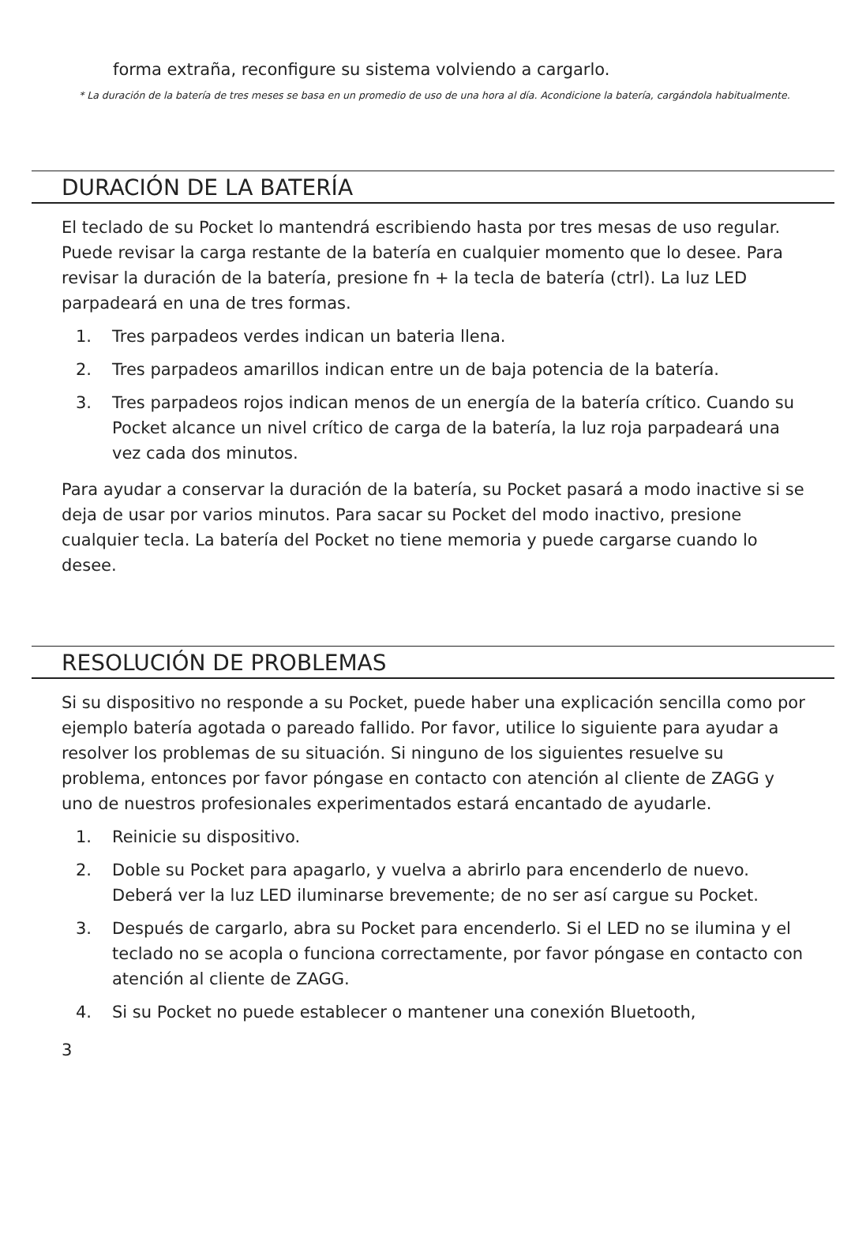forma extraña, reconfigure su sistema volviendo a cargarlo.
* La duración de la batería de tres meses se basa en un promedio de uso de una hora al día. Acondicione la batería, cargándola habitualmente.
DURACIÓN DE LA BATERÍA
El teclado de su Pocket lo mantendrá escribiendo hasta por tres mesas de uso regular. Puede revisar la carga restante de la batería en cualquier momento que lo desee. Para revisar la duración de la batería, presione fn + la tecla de batería (ctrl). La luz LED parpadeará en una de tres formas.
1. Tres parpadeos verdes indican un bateria llena.
2. Tres parpadeos amarillos indican entre un de baja potencia de la batería.
3. Tres parpadeos rojos indican menos de un energía de la batería crítico. Cuando su Pocket alcance un nivel crítico de carga de la batería, la luz roja parpadeará una vez cada dos minutos.
Para ayudar a conservar la duración de la batería, su Pocket pasará a modo inactive si se deja de usar por varios minutos. Para sacar su Pocket del modo inactivo, presione cualquier tecla. La batería del Pocket no tiene memoria y puede cargarse cuando lo desee.
RESOLUCIÓN DE PROBLEMAS
Si su dispositivo no responde a su Pocket, puede haber una explicación sencilla como por ejemplo batería agotada o pareado fallido. Por favor, utilice lo siguiente para ayudar a resolver los problemas de su situación. Si ninguno de los siguientes resuelve su problema, entonces por favor póngase en contacto con atención al cliente de ZAGG y uno de nuestros profesionales experimentados estará encantado de ayudarle.
1. Reinicie su dispositivo.
2. Doble su Pocket para apagarlo, y vuelva a abrirlo para encenderlo de nuevo. Deberá ver la luz LED iluminarse brevemente; de no ser así cargue su Pocket.
3. Después de cargarlo, abra su Pocket para encenderlo. Si el LED no se ilumina y el teclado no se acopla o funciona correctamente, por favor póngase en contacto con atención al cliente de ZAGG.
4. Si su Pocket no puede establecer o mantener una conexión Bluetooth,
3